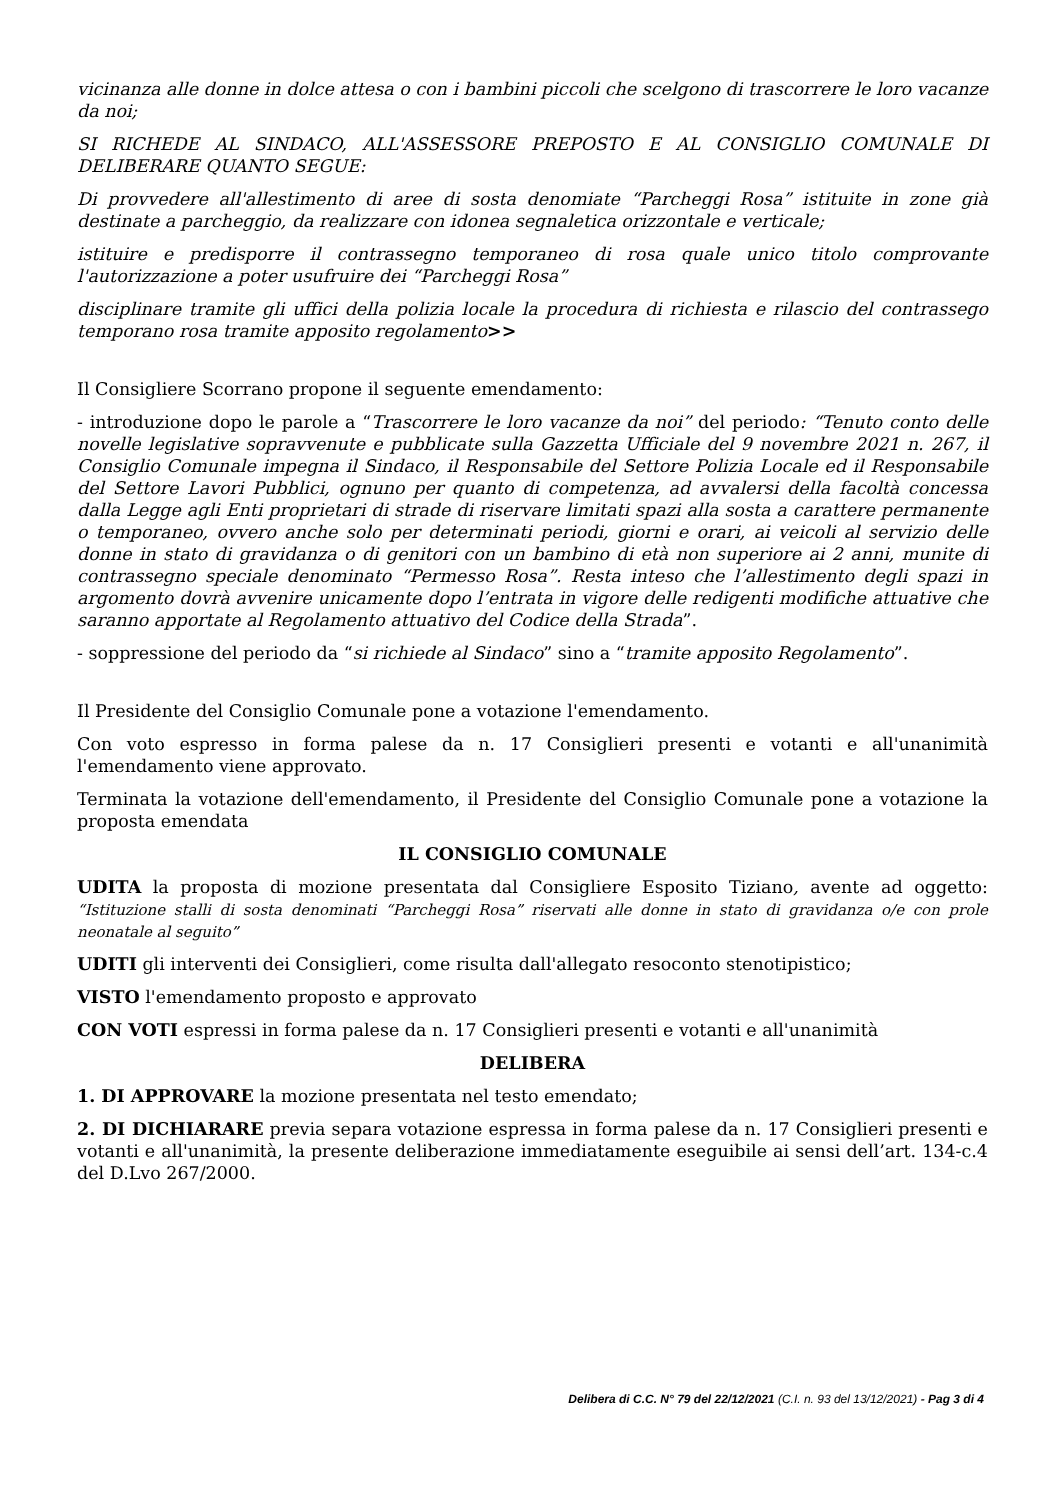vicinanza alle donne in dolce attesa o con i bambini piccoli che scelgono di trascorrere le loro vacanze da noi;
SI RICHEDE AL SINDACO, ALL'ASSESSORE PREPOSTO E AL CONSIGLIO COMUNALE DI DELIBERARE QUANTO SEGUE:
Di provvedere all'allestimento di aree di sosta denomiate “Parcheggi Rosa” istituite in zone già destinate a parcheggio, da realizzare con idonea segnaletica orizzontale e verticale;
istituire e predisporre il contrassegno temporaneo di rosa quale unico titolo comprovante l'autorizzazione a poter usufruire dei “Parcheggi Rosa”
disciplinare tramite gli uffici della polizia locale la procedura di richiesta e rilascio del contrassego temporano rosa tramite apposito regolamento>>
Il Consigliere Scorrano propone il seguente emendamento:
- introduzione dopo le parole a “Trascorrere le loro vacanze da noi” del periodo: “Tenuto conto delle novelle legislative sopravvenute e pubblicate sulla Gazzetta Ufficiale del 9 novembre 2021 n. 267, il Consiglio Comunale impegna il Sindaco, il Responsabile del Settore Polizia Locale ed il Responsabile del Settore Lavori Pubblici, ognuno per quanto di competenza, ad avvalersi della facoltà concessa dalla Legge agli Enti proprietari di strade di riservare limitati spazi alla sosta a carattere permanente o temporaneo, ovvero anche solo per determinati periodi, giorni e orari, ai veicoli al servizio delle donne in stato di gravidanza o di genitori con un bambino di età non superiore ai 2 anni, munite di contrassegno speciale denominato “Permesso Rosa”. Resta inteso che l’allestimento degli spazi in argomento dovrà avvenire unicamente dopo l’entrata in vigore delle redigenti modifiche attuative che saranno apportate al Regolamento attuativo del Codice della Strada”.
- soppressione del periodo da “si richiede al Sindaco” sino a “tramite apposito Regolamento”.
Il Presidente del Consiglio Comunale pone a votazione l'emendamento.
Con voto espresso in forma palese da n. 17 Consiglieri presenti e votanti e all'unanimità l'emendamento viene approvato.
Terminata la votazione dell'emendamento, il Presidente del Consiglio Comunale pone a votazione la proposta emendata
IL CONSIGLIO COMUNALE
UDITA la proposta di mozione presentata dal Consigliere Esposito Tiziano, avente ad oggetto: “Istituzione stalli di sosta denominati “Parcheggi Rosa” riservati alle donne in stato di gravidanza o/e con prole neonatale al seguito”
UDITI gli interventi dei Consiglieri, come risulta dall'allegato resoconto stenotipistico;
VISTO l'emendamento proposto e approvato
CON VOTI espressi in forma palese da n. 17 Consiglieri presenti e votanti e all'unanimità
DELIBERA
1. DI APPROVARE la mozione presentata nel testo emendato;
2. DI DICHIARARE previa separa votazione espressa in forma palese da n. 17 Consiglieri presenti e votanti e all'unanimità, la presente deliberazione immediatamente eseguibile ai sensi dell’art. 134-c.4 del D.Lvo 267/2000.
Delibera di C.C. N° 79 del 22/12/2021 (C.I. n. 93 del 13/12/2021) - Pag 3 di 4